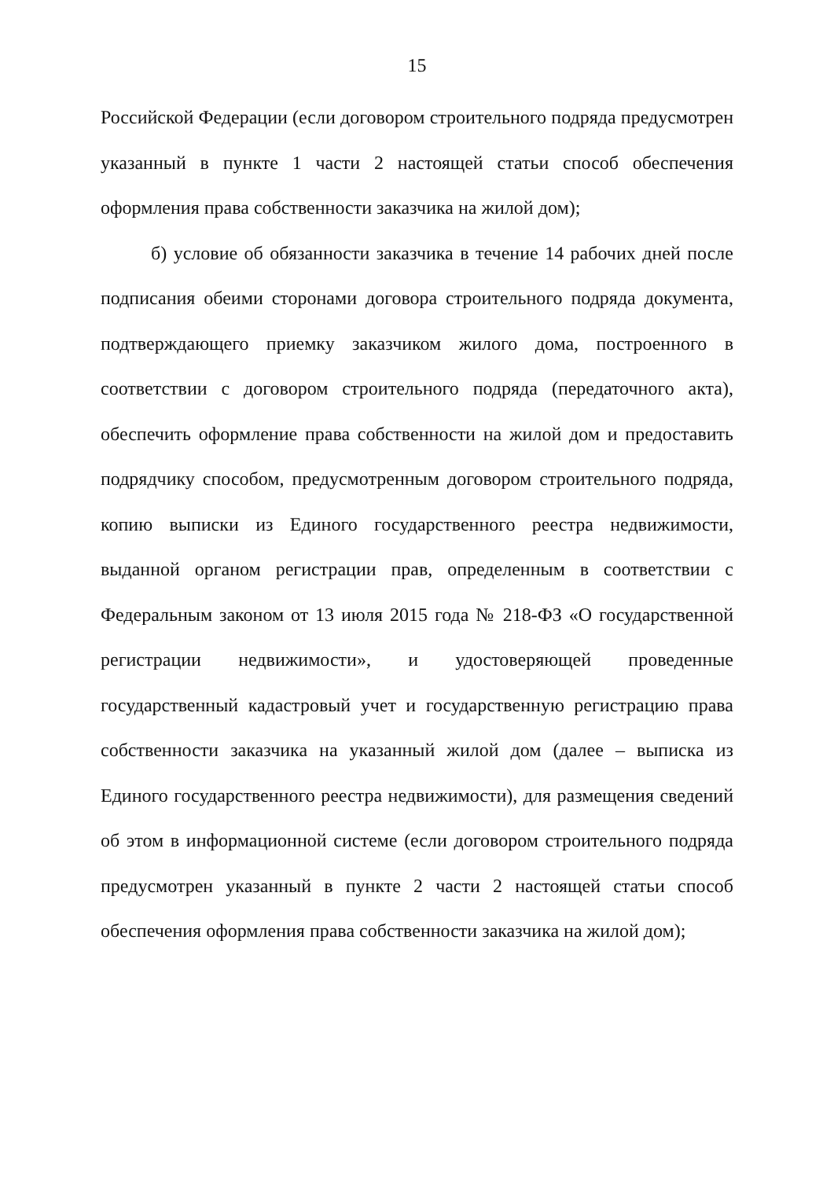15
Российской Федерации (если договором строительного подряда предусмотрен указанный в пункте 1 части 2 настоящей статьи способ обеспечения оформления права собственности заказчика на жилой дом);
б) условие об обязанности заказчика в течение 14 рабочих дней после подписания обеими сторонами договора строительного подряда документа, подтверждающего приемку заказчиком жилого дома, построенного в соответствии с договором строительного подряда (передаточного акта), обеспечить оформление права собственности на жилой дом и предоставить подрядчику способом, предусмотренным договором строительного подряда, копию выписки из Единого государственного реестра недвижимости, выданной органом регистрации прав, определенным в соответствии с Федеральным законом от 13 июля 2015 года № 218-ФЗ «О государственной регистрации недвижимости», и удостоверяющей проведенные государственный кадастровый учет и государственную регистрацию права собственности заказчика на указанный жилой дом (далее – выписка из Единого государственного реестра недвижимости), для размещения сведений об этом в информационной системе (если договором строительного подряда предусмотрен указанный в пункте 2 части 2 настоящей статьи способ обеспечения оформления права собственности заказчика на жилой дом);